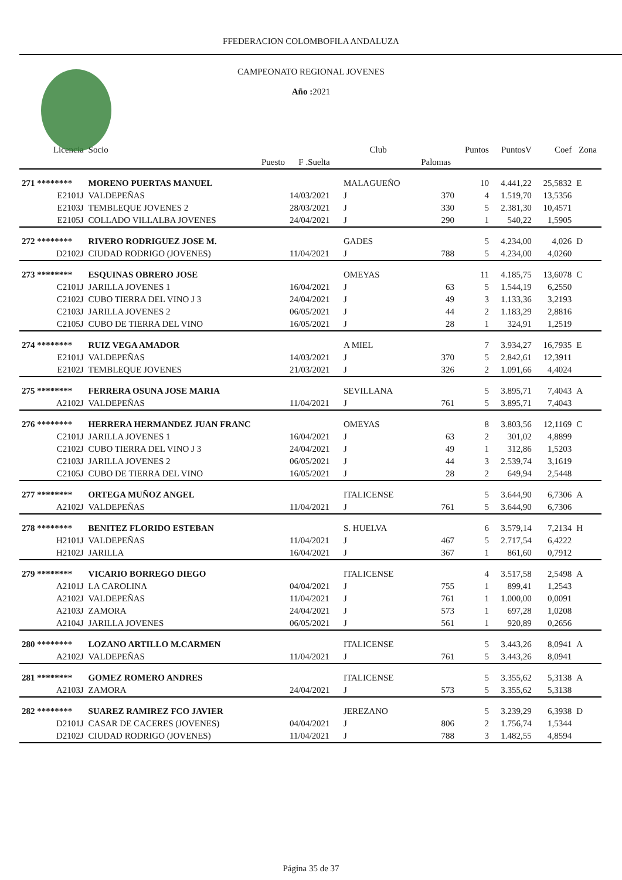FFEDERACION COLOMBOFILA ANDALUZA
CAMPEONATO REGIONAL JOVENES
Año : 2021
| Licencia | Socio | | Club | | Puntos | PuntosV | Coef | Zona |
| --- | --- | --- | --- | --- | --- | --- | --- | --- |
| | Puesto | F .Suelta | | Palomas | | | | |
| 271 ******** | MORENO PUERTAS MANUEL | | MALAGUEÑO | | 10 | 4.441,22 | 25,5832 | E |
| E2101J | VALDEPEÑAS | 14/03/2021 | J | 370 | 4 | 1.519,70 | 13,5356 | |
| E2103J | TEMBLEQUE JOVENES 2 | 28/03/2021 | J | 330 | 5 | 2.381,30 | 10,4571 | |
| E2105J | COLLADO VILLALBA JOVENES | 24/04/2021 | J | 290 | 1 | 540,22 | 1,5905 | |
| 272 ******** | RIVERO RODRIGUEZ JOSE M. | | GADES | | 5 | 4.234,00 | 4,026 | D |
| D2102J | CIUDAD RODRIGO (JOVENES) | 11/04/2021 | J | 788 | 5 | 4.234,00 | 4,0260 | |
| 273 ******** | ESQUINAS OBRERO JOSE | | OMEYAS | | 11 | 4.185,75 | 13,6078 | C |
| C2101J | JARILLA JOVENES 1 | 16/04/2021 | J | 63 | 5 | 1.544,19 | 6,2550 | |
| C2102J | CUBO TIERRA DEL VINO J 3 | 24/04/2021 | J | 49 | 3 | 1.133,36 | 3,2193 | |
| C2103J | JARILLA JOVENES 2 | 06/05/2021 | J | 44 | 2 | 1.183,29 | 2,8816 | |
| C2105J | CUBO DE TIERRA DEL VINO | 16/05/2021 | J | 28 | 1 | 324,91 | 1,2519 | |
| 274 ******** | RUIZ VEGA AMADOR | | A MIEL | | 7 | 3.934,27 | 16,7935 | E |
| E2101J | VALDEPEÑAS | 14/03/2021 | J | 370 | 5 | 2.842,61 | 12,3911 | |
| E2102J | TEMBLEQUE JOVENES | 21/03/2021 | J | 326 | 2 | 1.091,66 | 4,4024 | |
| 275 ******** | FERRERA OSUNA JOSE MARIA | | SEVILLANA | | 5 | 3.895,71 | 7,4043 | A |
| A2102J | VALDEPEÑAS | 11/04/2021 | J | 761 | 5 | 3.895,71 | 7,4043 | |
| 276 ******** | HERRERA HERMANDEZ JUAN FRANC | | OMEYAS | | 8 | 3.803,56 | 12,1169 | C |
| C2101J | JARILLA JOVENES 1 | 16/04/2021 | J | 63 | 2 | 301,02 | 4,8899 | |
| C2102J | CUBO TIERRA DEL VINO J 3 | 24/04/2021 | J | 49 | 1 | 312,86 | 1,5203 | |
| C2103J | JARILLA JOVENES 2 | 06/05/2021 | J | 44 | 3 | 2.539,74 | 3,1619 | |
| C2105J | CUBO DE TIERRA DEL VINO | 16/05/2021 | J | 28 | 2 | 649,94 | 2,5448 | |
| 277 ******** | ORTEGA MUÑOZ ANGEL | | ITALICENSE | | 5 | 3.644,90 | 6,7306 | A |
| A2102J | VALDEPEÑAS | 11/04/2021 | J | 761 | 5 | 3.644,90 | 6,7306 | |
| 278 ******** | BENITEZ FLORIDO ESTEBAN | | S. HUELVA | | 6 | 3.579,14 | 7,2134 | H |
| H2101J | VALDEPEÑAS | 11/04/2021 | J | 467 | 5 | 2.717,54 | 6,4222 | |
| H2102J | JARILLA | 16/04/2021 | J | 367 | 1 | 861,60 | 0,7912 | |
| 279 ******** | VICARIO BORREGO DIEGO | | ITALICENSE | | 4 | 3.517,58 | 2,5498 | A |
| A2101J | LA CAROLINA | 04/04/2021 | J | 755 | 1 | 899,41 | 1,2543 | |
| A2102J | VALDEPEÑAS | 11/04/2021 | J | 761 | 1 | 1.000,00 | 0,0091 | |
| A2103J | ZAMORA | 24/04/2021 | J | 573 | 1 | 697,28 | 1,0208 | |
| A2104J | JARILLA JOVENES | 06/05/2021 | J | 561 | 1 | 920,89 | 0,2656 | |
| 280 ******** | LOZANO ARTILLO M.CARMEN | | ITALICENSE | | 5 | 3.443,26 | 8,0941 | A |
| A2102J | VALDEPEÑAS | 11/04/2021 | J | 761 | 5 | 3.443,26 | 8,0941 | |
| 281 ******** | GOMEZ ROMERO ANDRES | | ITALICENSE | | 5 | 3.355,62 | 5,3138 | A |
| A2103J | ZAMORA | 24/04/2021 | J | 573 | 5 | 3.355,62 | 5,3138 | |
| 282 ******** | SUAREZ RAMIREZ FCO JAVIER | | JEREZANO | | 5 | 3.239,29 | 6,3938 | D |
| D2101J | CASAR DE CACERES (JOVENES) | 04/04/2021 | J | 806 | 2 | 1.756,74 | 1,5344 | |
| D2102J | CIUDAD RODRIGO (JOVENES) | 11/04/2021 | J | 788 | 3 | 1.482,55 | 4,8594 | |
Página 35 de 37